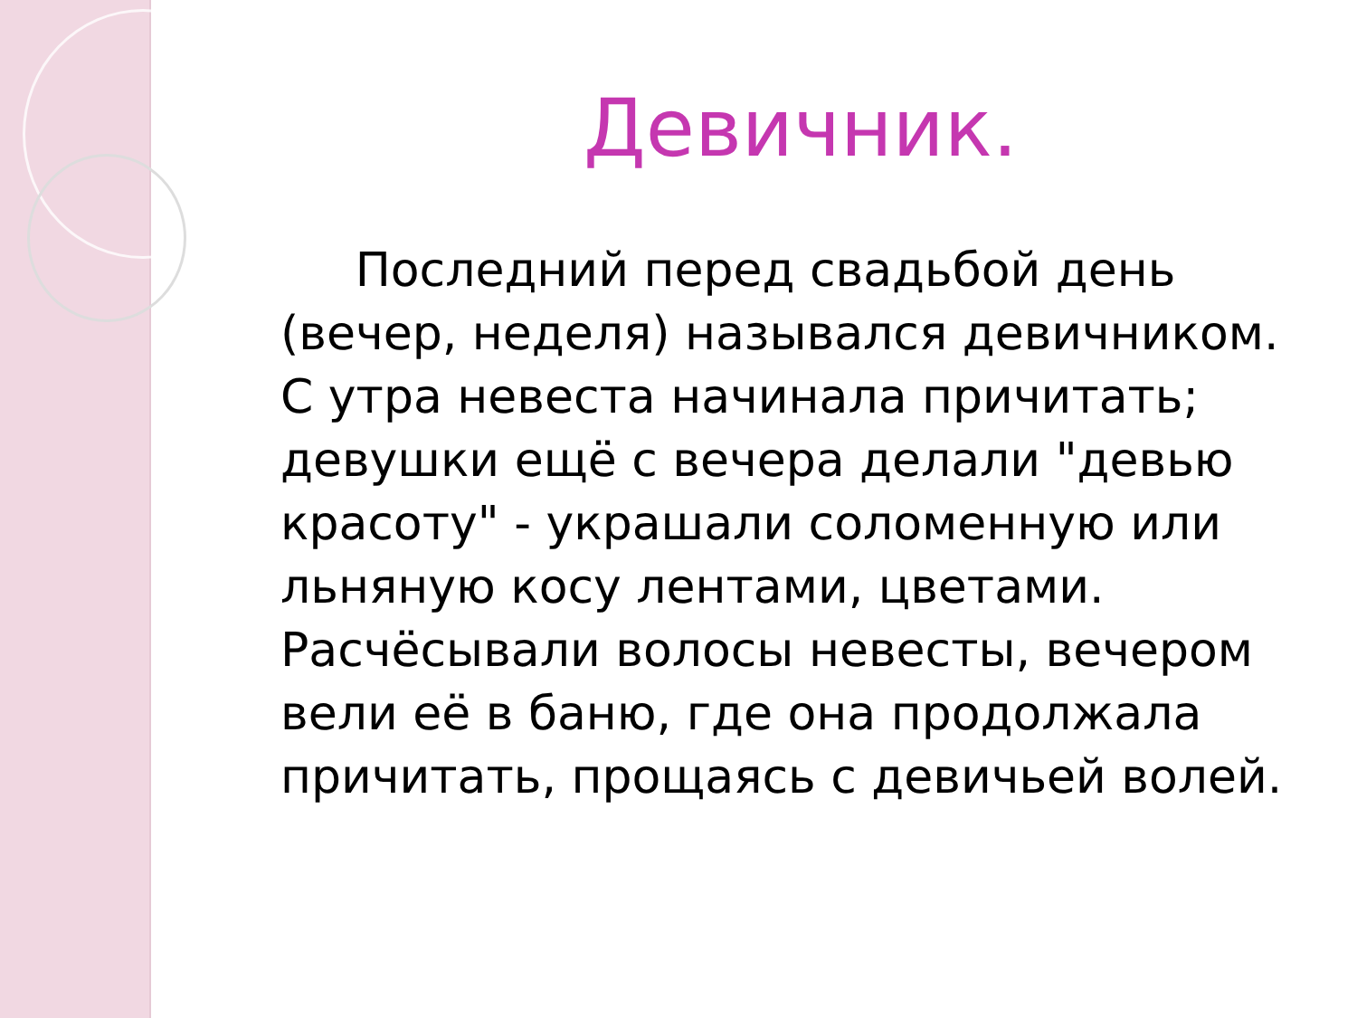Девичник.
Последний перед свадьбой день (вечер, неделя) назывался девичником. С утра невеста начинала причитать; девушки ещё с вечера делали "девью красоту" - украшали соломенную или льняную косу лентами, цветами. Расчёсывали волосы невесты, вечером вели её в баню, где она продолжала причитать, прощаясь с девичьей волей.